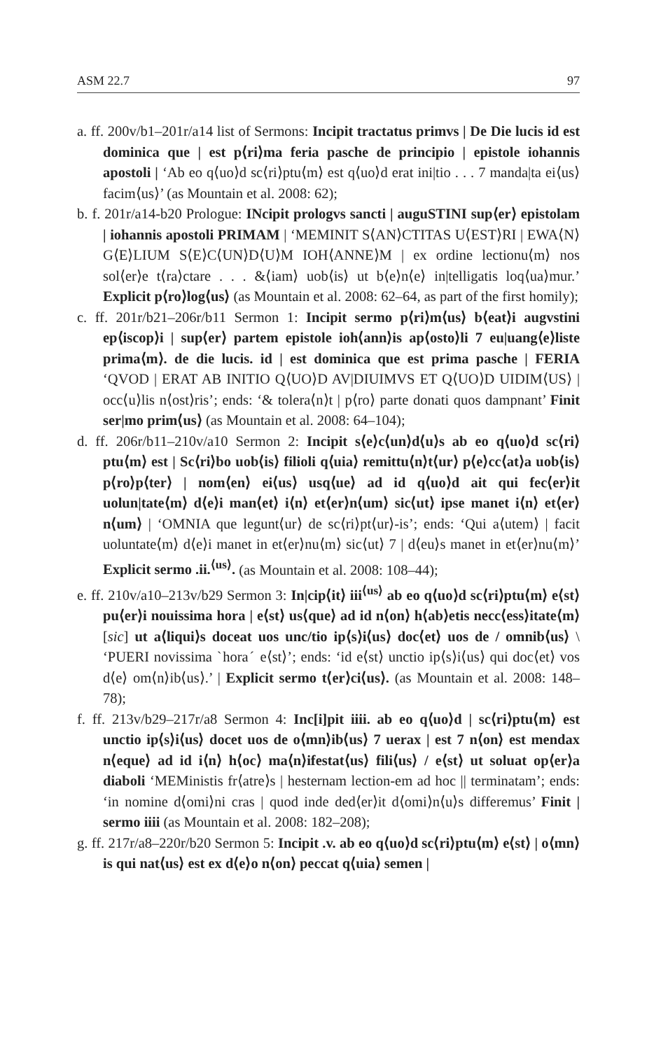ASM 22.7 97
a. ff. 200v/b1–201r/a14 list of Sermons: Incipit tractatus primvs | De Die lucis id est dominica que | est p⟨ri⟩ma feria pasche de principio | epistole iohannis apostoli | ‘Ab eo q⟨uo⟩d sc⟨ri⟩ptu⟨m⟩ est q⟨uo⟩d erat ini|tio . . . 7 manda|ta ei⟨us⟩ facim⟨us⟩’ (as Mountain et al. 2008: 62);
b. f. 201r/a14-b20 Prologue: INcipit prologvs sancti | auguSTINI sup⟨er⟩ epistolam | iohannis apostoli PRIMAM | ‘MEMINIT S⟨AN⟩CTITAS U⟨EST⟩RI | EWA⟨N⟩G⟨E⟩LIUM S⟨E⟩C⟨UN⟩D⟨U⟩M IOH⟨ANNE⟩M | ex ordine lectionu⟨m⟩ nos sol⟨er⟩e t⟨ra⟩ctare . . . &⟨iam⟩ uob⟨is⟩ ut b⟨e⟩n⟨e⟩ in|telligatis loq⟨ua⟩mur.’ Explicit p⟨ro⟩log⟨us⟩ (as Mountain et al. 2008: 62–64, as part of the first homily);
c. ff. 201r/b21–206r/b11 Sermon 1: Incipit sermo p⟨ri⟩m⟨us⟩ b⟨eat⟩i augvstini ep⟨iscop⟩i | sup⟨er⟩ partem epistole ioh⟨ann⟩is ap⟨osto⟩li 7 eu|uang⟨e⟩liste prima⟨m⟩. de die lucis. id | est dominica que est prima pasche | FERIA ‘QVOD | ERAT AB INITIO Q⟨UO⟩D AV|DIUIMVS ET Q⟨UO⟩D UIDIM⟨US⟩ | occ⟨u⟩lis n⟨ost⟩ris’; ends: ‘& tolera⟨n⟩t | p⟨ro⟩ parte donati quos dampnant’ Finit ser|mo prim⟨us⟩ (as Mountain et al. 2008: 64–104);
d. ff. 206r/b11–210v/a10 Sermon 2: Incipit s⟨e⟩c⟨un⟩d⟨u⟩s ab eo q⟨uo⟩d sc⟨ri⟩ptu⟨m⟩ est | Sc⟨ri⟩bo uob⟨is⟩ filioli q⟨uia⟩ remittu⟨n⟩t⟨ur⟩ p⟨e⟩cc⟨at⟩a uob⟨is⟩ p⟨ro⟩p⟨ter⟩ | nom⟨en⟩ ei⟨us⟩ usq⟨ue⟩ ad id q⟨uo⟩d ait qui fec⟨er⟩it uolun|tate⟨m⟩ d⟨e⟩i man⟨et⟩ i⟨n⟩ et⟨er⟩n⟨um⟩ sic⟨ut⟩ ipse manet i⟨n⟩ et⟨er⟩n⟨um⟩ | ‘OMNIA que legunt⟨ur⟩ de sc⟨ri⟩pt⟨ur⟩-is’; ends: ‘Qui a⟨utem⟩ | facit uoluntate⟨m⟩ d⟨e⟩i manet in et⟨er⟩nu⟨m⟩ sic⟨ut⟩ 7 | d⟨eu⟩s manet in et⟨er⟩nu⟨m⟩’ Explicit sermo .ii.<sup>⟨us⟩</sup>. (as Mountain et al. 2008: 108–44);
e. ff. 210v/a10–213v/b29 Sermon 3: In|cip⟨it⟩ iii<sup>⟨us⟩</sup> ab eo q⟨uo⟩d sc⟨ri⟩ptu⟨m⟩ e⟨st⟩ pu⟨er⟩i nouissima hora | e⟨st⟩ us⟨que⟩ ad id n⟨on⟩ h⟨ab⟩etis necc⟨ess⟩itate⟨m⟩ [sic] ut a⟨liqui⟩s doceat uos unc/tio ip⟨s⟩i⟨us⟩ doc⟨et⟩ uos de / omnib⟨us⟩ \ ‘PUERI novissima ˋhoraˊ e⟨st⟩’; ends: ‘id e⟨st⟩ unctio ip⟨s⟩i⟨us⟩ qui doc⟨et⟩ vos d⟨e⟩ om⟨n⟩ib⟨us⟩.’ | Explicit sermo t⟨er⟩ci⟨us⟩. (as Mountain et al. 2008: 148–78);
f. ff. 213v/b29–217r/a8 Sermon 4: Inc[i]pit iiii. ab eo q⟨uo⟩d | sc⟨ri⟩ptu⟨m⟩ est unctio ip⟨s⟩i⟨us⟩ docet uos de o⟨mn⟩ib⟨us⟩ 7 uerax | est 7 n⟨on⟩ est mendax n⟨eque⟩ ad id i⟨n⟩ h⟨oc⟩ ma⟨n⟩ifestat⟨us⟩ fili⟨us⟩ / e⟨st⟩ ut soluat op⟨er⟩a diaboli ‘MEMinistis fr⟨atre⟩s | hesternam lection-em ad hoc || terminatam’; ends: ‘in nomine d⟨omi⟩ni cras | quod inde ded⟨er⟩it d⟨omi⟩n⟨u⟩s differemus’ Finit | sermo iiii (as Mountain et al. 2008: 182–208);
g. ff. 217r/a8–220r/b20 Sermon 5: Incipit .v. ab eo q⟨uo⟩d sc⟨ri⟩ptu⟨m⟩ e⟨st⟩ | o⟨mn⟩is qui nat⟨us⟩ est ex d⟨e⟩o n⟨on⟩ peccat q⟨uia⟩ semen |